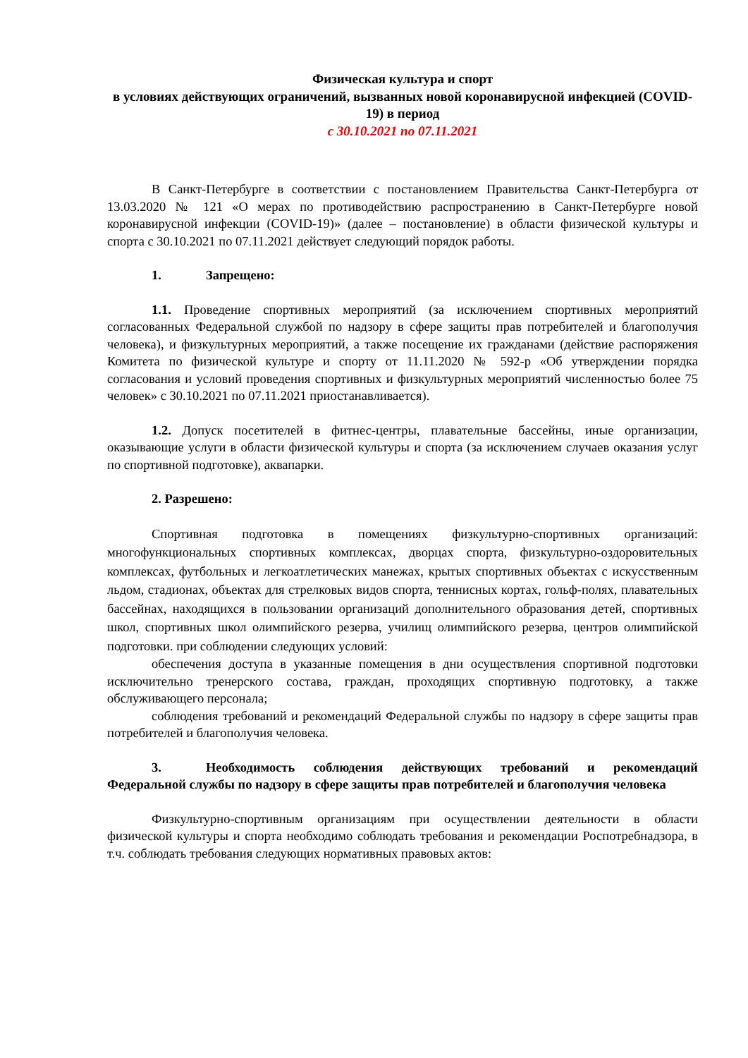Физическая культура и спорт
в условиях действующих ограничений, вызванных новой коронавирусной инфекцией (COVID-19) в период
с 30.10.2021 по 07.11.2021
В Санкт-Петербурге в соответствии с постановлением Правительства Санкт-Петербурга от 13.03.2020 № 121 «О мерах по противодействию распространению в Санкт-Петербурге новой коронавирусной инфекции (COVID-19)» (далее – постановление) в области физической культуры и спорта с 30.10.2021 по 07.11.2021 действует следующий порядок работы.
1. Запрещено:
1.1. Проведение спортивных мероприятий (за исключением спортивных мероприятий согласованных Федеральной службой по надзору в сфере защиты прав потребителей и благополучия человека), и физкультурных мероприятий, а также посещение их гражданами (действие распоряжения Комитета по физической культуре и спорту от 11.11.2020 № 592-р «Об утверждении порядка согласования и условий проведения спортивных и физкультурных мероприятий численностью более 75 человек» с 30.10.2021 по 07.11.2021 приостанавливается).
1.2. Допуск посетителей в фитнес-центры, плавательные бассейны, иные организации, оказывающие услуги в области физической культуры и спорта (за исключением случаев оказания услуг по спортивной подготовке), аквапарки.
2. Разрешено:
Спортивная подготовка в помещениях физкультурно-спортивных организаций: многофункциональных спортивных комплексах, дворцах спорта, физкультурно-оздоровительных комплексах, футбольных и легкоатлетических манежах, крытых спортивных объектах с искусственным льдом, стадионах, объектах для стрелковых видов спорта, теннисных кортах, гольф-полях, плавательных бассейнах, находящихся в пользовании организаций дополнительного образования детей, спортивных школ, спортивных школ олимпийского резерва, училищ олимпийского резерва, центров олимпийской подготовки. при соблюдении следующих условий:
обеспечения доступа в указанные помещения в дни осуществления спортивной подготовки исключительно тренерского состава, граждан, проходящих спортивную подготовку, а также обслуживающего персонала;
соблюдения требований и рекомендаций Федеральной службы по надзору в сфере защиты прав потребителей и благополучия человека.
3. Необходимость соблюдения действующих требований и рекомендаций Федеральной службы по надзору в сфере защиты прав потребителей и благополучия человека
Физкультурно-спортивным организациям при осуществлении деятельности в области физической культуры и спорта необходимо соблюдать требования и рекомендации Роспотребнадзора, в т.ч. соблюдать требования следующих нормативных правовых актов: